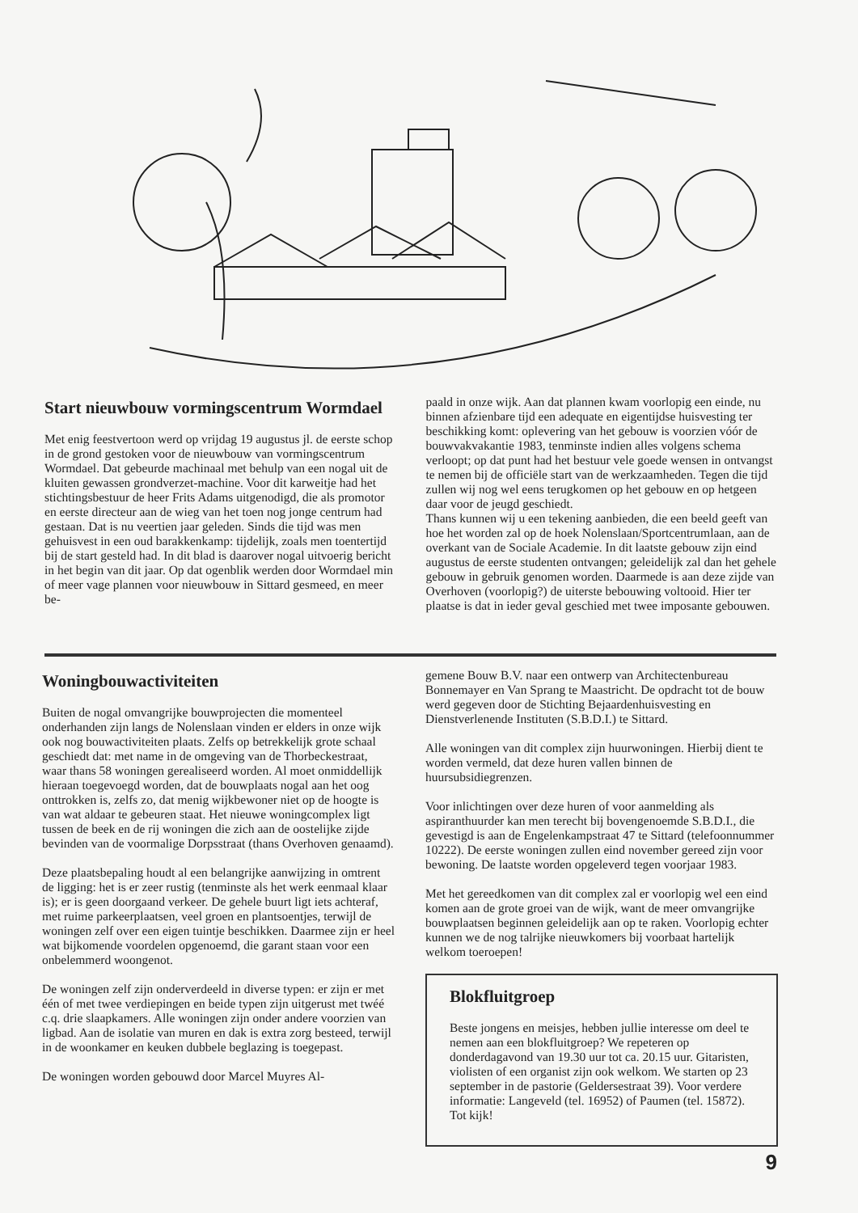Start nieuwbouw vormingscentrum Wormdael
Met enig feestvertoon werd op vrijdag 19 augustus jl. de eerste schop in de grond gestoken voor de nieuwbouw van vormingscentrum Wormdael. Dat gebeurde machinaal met behulp van een nogal uit de kluiten gewassen grondverzet-machine. Voor dit karweitje had het stichtingsbestuur de heer Frits Adams uitgenodigd, die als promotor en eerste directeur aan de wieg van het toen nog jonge centrum had gestaan. Dat is nu veertien jaar geleden. Sinds die tijd was men gehuisvest in een oud barakkenkamp: tijdelijk, zoals men toentertijd bij de start gesteld had. In dit blad is daarover nogal uitvoerig bericht in het begin van dit jaar. Op dat ogenblik werden door Wormdael min of meer vage plannen voor nieuwbouw in Sittard gesmeed, en meer be-
paald in onze wijk. Aan dat plannen kwam voorlopig een einde, nu binnen afzienbare tijd een adequate en eigentijdse huisvesting ter beschikking komt: oplevering van het gebouw is voorzien vóór de bouwvakvakantie 1983, tenminste indien alles volgens schema verloopt; op dat punt had het bestuur vele goede wensen in ontvangst te nemen bij de officiële start van de werkzaamheden. Tegen die tijd zullen wij nog wel eens terugkomen op het gebouw en op hetgeen daar voor de jeugd geschiedt.
Thans kunnen wij u een tekening aanbieden, die een beeld geeft van hoe het worden zal op de hoek Nolenslaan/Sportcentrumlaan, aan de overkant van de Sociale Academie. In dit laatste gebouw zijn eind augustus de eerste studenten ontvangen; geleidelijk zal dan het gehele gebouw in gebruik genomen worden. Daarmede is aan deze zijde van Overhoven (voorlopig?) de uiterste bebouwing voltooid. Hier ter plaatse is dat in ieder geval geschied met twee imposante gebouwen.
Woningbouwactiviteiten
Buiten de nogal omvangrijke bouwprojecten die momenteel onderhanden zijn langs de Nolenslaan vinden er elders in onze wijk ook nog bouwactiviteiten plaats. Zelfs op betrekkelijk grote schaal geschiedt dat: met name in de omgeving van de Thorbeckestraat, waar thans 58 woningen gerealiseerd worden. Al moet onmiddellijk hieraan toegevoegd worden, dat de bouwplaats nogal aan het oog onttrokken is, zelfs zo, dat menig wijkbewoner niet op de hoogte is van wat aldaar te gebeuren staat. Het nieuwe woningcomplex ligt tussen de beek en de rij woningen die zich aan de oostelijke zijde bevinden van de voormalige Dorpsstraat (thans Overhoven genaamd).
Deze plaatsbepaling houdt al een belangrijke aanwijzing in omtrent de ligging: het is er zeer rustig (tenminste als het werk eenmaal klaar is); er is geen doorgaand verkeer. De gehele buurt ligt iets achteraf, met ruime parkeerplaatsen, veel groen en plantsoentjes, terwijl de woningen zelf over een eigen tuintje beschikken. Daarmee zijn er heel wat bijkomende voordelen opgenoemd, die garant staan voor een onbelemmerd woongenot.
De woningen zelf zijn onderverdeeld in diverse typen: er zijn er met één of met twee verdiepingen en beide typen zijn uitgerust met twéé c.q. drie slaapkamers. Alle woningen zijn onder andere voorzien van ligbad. Aan de isolatie van muren en dak is extra zorg besteed, terwijl in de woonkamer en keuken dubbele beglazing is toegepast.
De woningen worden gebouwd door Marcel Muyres Al-
gemene Bouw B.V. naar een ontwerp van Architectenbureau Bonnemayer en Van Sprang te Maastricht. De opdracht tot de bouw werd gegeven door de Stichting Bejaardenhuisvesting en Dienstverlenende Instituten (S.B.D.I.) te Sittard.
Alle woningen van dit complex zijn huurwoningen. Hierbij dient te worden vermeld, dat deze huren vallen binnen de huursubsidiegrenzen.
Voor inlichtingen over deze huren of voor aanmelding als aspiranthuurder kan men terecht bij bovengenoemde S.B.D.I., die gevestigd is aan de Engelenkampstraat 47 te Sittard (telefoonnummer 10222). De eerste woningen zullen eind november gereed zijn voor bewoning. De laatste worden opgeleverd tegen voorjaar 1983.
Met het gereedkomen van dit complex zal er voorlopig wel een eind komen aan de grote groei van de wijk, want de meer omvangrijke bouwplaatsen beginnen geleidelijk aan op te raken. Voorlopig echter kunnen we de nog talrijke nieuwkomers bij voorbaat hartelijk welkom toeroepen!
Blokfluitgroep
Beste jongens en meisjes, hebben jullie interesse om deel te nemen aan een blokfluitgroep? We repeteren op donderdagavond van 19.30 uur tot ca. 20.15 uur. Gitaristen, violisten of een organist zijn ook welkom. We starten op 23 september in de pastorie (Geldersestraat 39). Voor verdere informatie: Langeveld (tel. 16952) of Paumen (tel. 15872). Tot kijk!
9